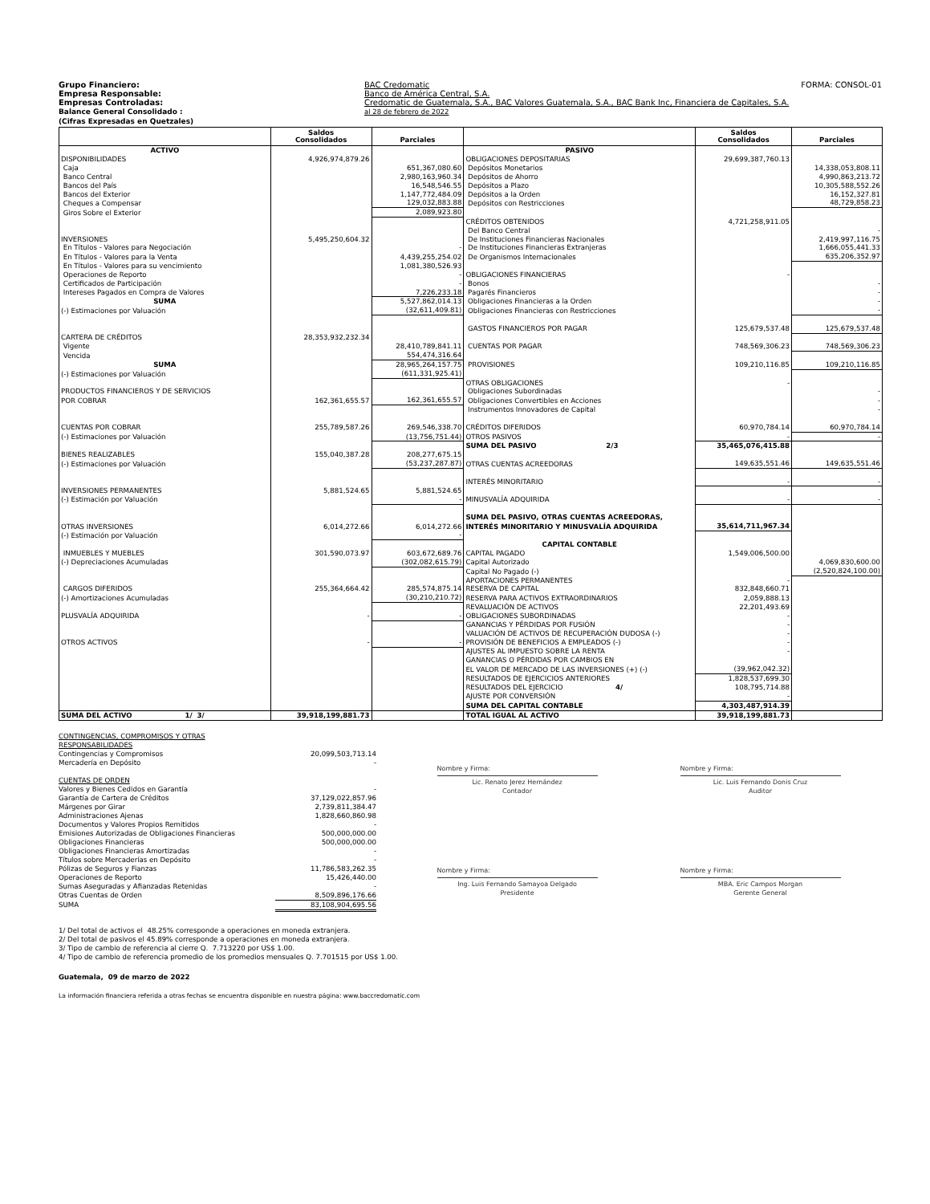Grupo Financiero:
Empresa Responsable:
Empresas Controladas:
Balance General Consolidado :
(Cifras Expresadas en Quetzales)
BAC Credomatic
Banco de América Central, S.A.
Credomatic de Guatemala, S.A., BAC Valores Guatemala, S.A., BAC Bank Inc, Financiera de Capitales, S.A.
al 28 de febrero de 2022
FORMA: CONSOL-01
| | Saldos Consolidados | Parciales | | Saldos Consolidados | Parciales |
| --- | --- | --- | --- | --- | --- |
| ACTIVO | | | PASIVO | | |
| DISPONIBILIDADES | 4,926,974,879.26 | | OBLIGACIONES DEPOSITARIAS | 29,699,387,760.13 | |
| Caja | | 651,367,080.60 | Depósitos Monetarios | | 14,338,053,808.11 |
| Banco Central | | 2,980,163,960.34 | Depósitos de Ahorro | | 4,990,863,213.72 |
| Bancos del País | | 16,548,546.55 | Depósitos a Plazo | | 10,305,588,552.26 |
| Bancos del Exterior | | 1,147,772,484.09 | Depósitos a la Orden | | 16,152,327.81 |
| Cheques a Compensar | | 129,032,883.88 | Depósitos con Restricciones | | 48,729,858.23 |
| Giros Sobre el Exterior | | 2,089,923.80 | | | |
| | | | CRÉDITOS OBTENIDOS | 4,721,258,911.05 | |
| | | | Del Banco Central | | - |
| INVERSIONES | 5,495,250,604.32 | | De Instituciones Financieras Nacionales | | 2,419,997,116.75 |
| En Títulos - Valores para Negociación | | - | De Instituciones Financieras Extranjeras | | 1,666,055,441.33 |
| En Títulos - Valores para la Venta | | 4,439,255,254.02 | De Organismos Internacionales | | 635,206,352.97 |
| En Títulos - Valores para su vencimiento | | 1,081,380,526.93 | | | |
| Operaciones de Reporto | | - | OBLIGACIONES FINANCIERAS | - | |
| Certificados de Participación | | - | Bonos | | - |
| Intereses Pagados en Compra de Valores | | 7,226,233.18 | Pagarés Financieros | | - |
| SUMA | | 5,527,862,014.13 | Obligaciones Financieras a la Orden | | - |
| (-) Estimaciones por Valuación | | (32,611,409.81) | Obligaciones Financieras con Restricciones | | - |
| | | | GASTOS FINANCIEROS POR PAGAR | 125,679,537.48 | 125,679,537.48 |
| CARTERA DE CRÉDITOS | 28,353,932,232.34 | | | | |
| Vigente | | 28,410,789,841.11 | CUENTAS POR PAGAR | 748,569,306.23 | 748,569,306.23 |
| Vencida | | 554,474,316.64 | | | |
| SUMA | | 28,965,264,157.75 | PROVISIONES | 109,210,116.85 | 109,210,116.85 |
| (-) Estimaciones por Valuación | | (611,331,925.41) | | | |
| | | | OTRAS OBLIGACIONES | - | |
| PRODUCTOS FINANCIEROS Y DE SERVICIOS | | | Obligaciones Subordinadas | | - |
| POR COBRAR | 162,361,655.57 | 162,361,655.57 | Obligaciones Convertibles en Acciones | | - |
| | | | Instrumentos Innovadores de Capital | | - |
| CUENTAS POR COBRAR | 255,789,587.26 | 269,546,338.70 | CRÉDITOS DIFERIDOS | 60,970,784.14 | 60,970,784.14 |
| (-) Estimaciones por Valuación | | (13,756,751.44) | OTROS PASIVOS | - | - |
| | | | SUMA DEL PASIVO 2/3 | 35,465,076,415.88 | |
| BIENES REALIZABLES | 155,040,387.28 | 208,277,675.15 | | | |
| (-) Estimaciones por Valuación | | (53,237,287.87) | OTRAS CUENTAS ACREEDORAS | 149,635,551.46 | 149,635,551.46 |
| | | | INTERÉS MINORITARIO | - | - |
| INVERSIONES PERMANENTES | 5,881,524.65 | 5,881,524.65 | | | |
| (-) Estimación por Valuación | | - | MINUSVALÍA ADQUIRIDA | - | - |
| | | | SUMA DEL PASIVO, OTRAS CUENTAS ACREEDORAS, | | |
| OTRAS INVERSIONES | 6,014,272.66 | 6,014,272.66 | INTERÉS MINORITARIO Y MINUSVALÍA ADQUIRIDA | 35,614,711,967.34 | |
| (-) Estimación por Valuación | | - | | | |
| | | | CAPITAL CONTABLE | | |
| INMUEBLES Y MUEBLES | 301,590,073.97 | 603,672,689.76 | CAPITAL PAGADO | 1,549,006,500.00 | |
| (-) Depreciaciones Acumuladas | | (302,082,615.79) | Capital Autorizado | | 4,069,830,600.00 |
| | | | Capital No Pagado (-) | | (2,520,824,100.00) |
| | | | APORTACIONES PERMANENTES | - | |
| CARGOS DIFERIDOS | 255,364,664.42 | 285,574,875.14 | RESERVA DE CAPITAL | 832,848,660.71 | |
| (-) Amortizaciones Acumuladas | | (30,210,210.72) | RESERVA PARA ACTIVOS EXTRAORDINARIOS | 2,059,888.13 | |
| | | | REVALUACIÓN DE ACTIVOS | 22,201,493.69 | |
| PLUSVALÍA ADQUIRIDA | - | - | OBLIGACIONES SUBORDINADAS | - | |
| | | | GANANCIAS Y PÉRDIDAS POR FUSIÓN | - | |
| | | | VALUACIÓN DE ACTIVOS DE RECUPERACIÓN DUDOSA (-) | - | |
| OTROS ACTIVOS | - | - | PROVISIÓN DE BENEFICIOS A EMPLEADOS (-) | - | |
| | | | AJUSTES AL IMPUESTO SOBRE LA RENTA | - | |
| | | | GANANCIAS O PÉRDIDAS POR CAMBIOS EN | | |
| | | | EL VALOR DE MERCADO DE LAS INVERSIONES (+) (-) | (39,962,042.32) | |
| | | | RESULTADOS DE EJERCICIOS ANTERIORES | 1,828,537,699.30 | |
| | | | RESULTADOS DEL EJERCICIO 4/ | 108,795,714.88 | |
| | | | AJUSTE POR CONVERSIÓN | - | |
| | | | SUMA DEL CAPITAL CONTABLE | 4,303,487,914.39 | |
| SUMA DEL ACTIVO 1/ 3/ | 39,918,199,881.73 | | TOTAL IGUAL AL ACTIVO | 39,918,199,881.73 | |
| CONTINGENCIAS, COMPROMISOS Y OTRAS RESPONSABILIDADES | |
| Contingencias y Compromisos | 20,099,503,713.14 |
| Mercadería en Depósito | - |
| CUENTAS DE ORDEN | |
| Valores y Bienes Cedidos en Garantía | - |
| Garantía de Cartera de Créditos | 37,129,022,857.96 |
| Márgenes por Girar | 2,739,811,384.47 |
| Administraciones Ajenas | 1,828,660,860.98 |
| Documentos y Valores Propios Remitidos | - |
| Emisiones Autorizadas de Obligaciones Financieras | 500,000,000.00 |
| Obligaciones Financieras | 500,000,000.00 |
| Obligaciones Financieras Amortizadas | - |
| Títulos sobre Mercaderías en Depósito | - |
| Pólizas de Seguros y Fianzas | 11,786,583,262.35 |
| Operaciones de Reporto | 15,426,440.00 |
| Sumas Aseguradas y Afianzadas Retenidas | - |
| Otras Cuentas de Orden | 8,509,896,176.66 |
| SUMA | 83,108,904,695.56 |
Nombre y Firma:
Lic. Renato Jerez Hernández
Contador
Nombre y Firma:
Lic. Luis Fernando Donis Cruz
Auditor
Nombre y Firma:
Ing. Luis Fernando Samayoa Delgado
Presidente
Nombre y Firma:
MBA. Eric Campos Morgan
Gerente General
1/ Del total de activos el 48.25% corresponde a operaciones en moneda extranjera.
2/ Del total de pasivos el 45.89% corresponde a operaciones en moneda extranjera.
3/ Tipo de cambio de referencia al cierre Q. 7.713220 por US$ 1.00.
4/ Tipo de cambio de referencia promedio de los promedios mensuales Q. 7.701515 por US$ 1.00.
Guatemala, 09 de marzo de 2022
La información financiera referida a otras fechas se encuentra disponible en nuestra página: www.baccredomatic.com